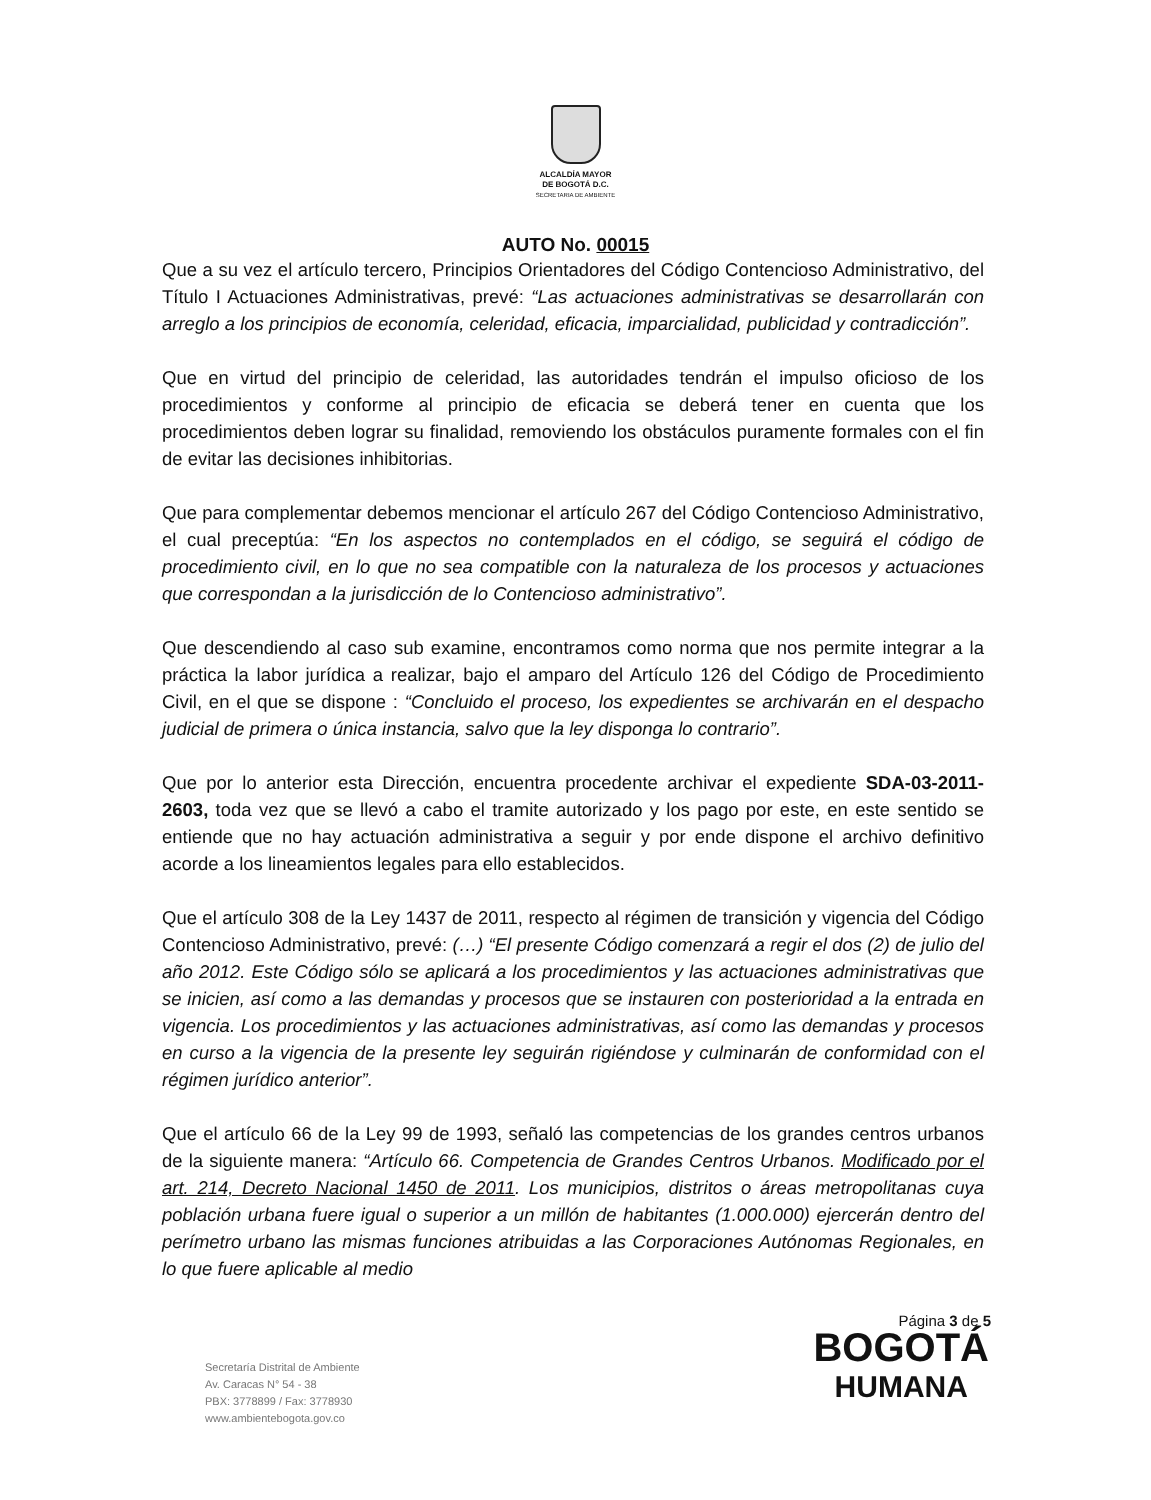ALCALDÍA MAYOR
DE BOGOTÁ D.C.
SECRETARIA DE AMBIENTE
AUTO No. 00015
Que a su vez el artículo tercero, Principios Orientadores del Código Contencioso Administrativo, del Título I Actuaciones Administrativas, prevé: “Las actuaciones administrativas se desarrollarán con arreglo a los principios de economía, celeridad, eficacia, imparcialidad, publicidad y contradicción”.
Que en virtud del principio de celeridad, las autoridades tendrán el impulso oficioso de los procedimientos y conforme al principio de eficacia se deberá tener en cuenta que los procedimientos deben lograr su finalidad, removiendo los obstáculos puramente formales con el fin de evitar las decisiones inhibitorias.
Que para complementar debemos mencionar el artículo 267 del Código Contencioso Administrativo, el cual preceptúa: “En los aspectos no contemplados en el código, se seguirá el código de procedimiento civil, en lo que no sea compatible con la naturaleza de los procesos y actuaciones que correspondan a la jurisdicción de lo Contencioso administrativo”.
Que descendiendo al caso sub examine, encontramos como norma que nos permite integrar a la práctica la labor jurídica a realizar, bajo el amparo del Artículo 126 del Código de Procedimiento Civil, en el que se dispone : “Concluido el proceso, los expedientes se archivarán en el despacho judicial de primera o única instancia, salvo que la ley disponga lo contrario”.
Que por lo anterior esta Dirección, encuentra procedente archivar el expediente SDA-03-2011-2603, toda vez que se llevó a cabo el tramite autorizado y los pago por este, en este sentido se entiende que no hay actuación administrativa a seguir y por ende dispone el archivo definitivo acorde a los lineamientos legales para ello establecidos.
Que el artículo 308 de la Ley 1437 de 2011, respecto al régimen de transición y vigencia del Código Contencioso Administrativo, prevé: (…) “El presente Código comenzará a regir el dos (2) de julio del año 2012. Este Código sólo se aplicará a los procedimientos y las actuaciones administrativas que se inicien, así como a las demandas y procesos que se instauren con posterioridad a la entrada en vigencia. Los procedimientos y las actuaciones administrativas, así como las demandas y procesos en curso a la vigencia de la presente ley seguirán rigiéndose y culminarán de conformidad con el régimen jurídico anterior”.
Que el artículo 66 de la Ley 99 de 1993, señaló las competencias de los grandes centros urbanos de la siguiente manera: “Artículo 66. Competencia de Grandes Centros Urbanos. Modificado por el art. 214, Decreto Nacional 1450 de 2011. Los municipios, distritos o áreas metropolitanas cuya población urbana fuere igual o superior a un millón de habitantes (1.000.000) ejercerán dentro del perímetro urbano las mismas funciones atribuidas a las Corporaciones Autónomas Regionales, en lo que fuere aplicable al medio
Página 3 de 5
Secretaría Distrital de Ambiente
Av. Caracas N° 54 - 38
PBX: 3778899 / Fax: 3778930
www.ambientebogota.gov.co
BOGOTÁ
HUMANA